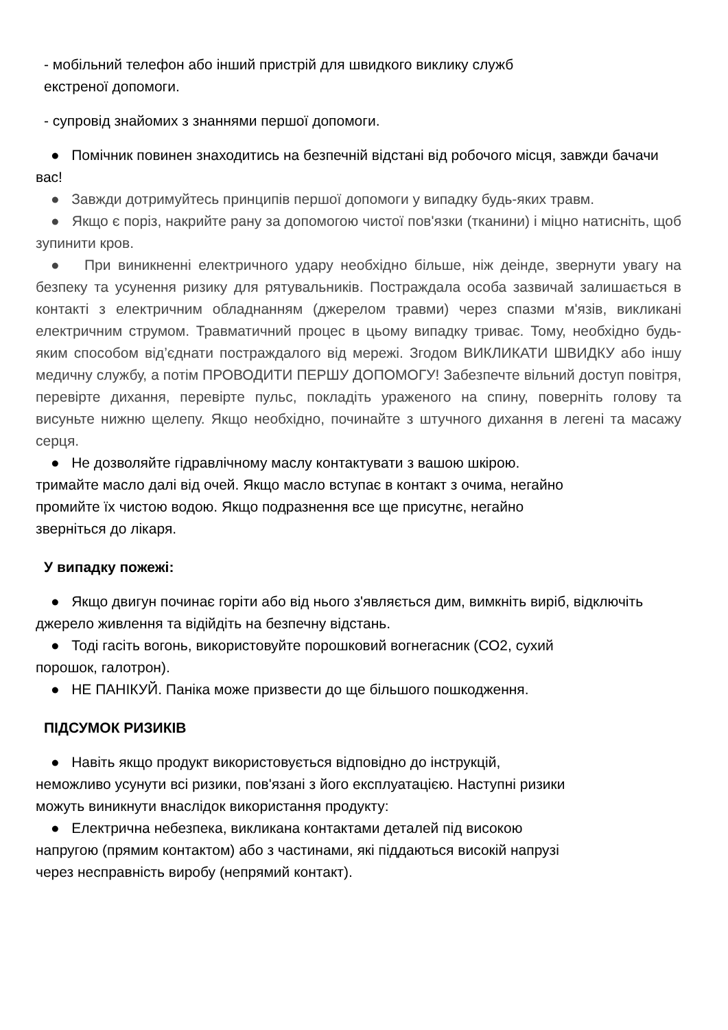- мобільний телефон або інший пристрій для швидкого виклику служб
екстреної допомоги.
- супровід знайомих з знаннями першої допомоги.
● Помічник повинен знаходитись на безпечній відстані від робочого місця, завжди бачачи вас!
● Завжди дотримуйтесь принципів першої допомоги у випадку будь-яких травм.
● Якщо є поріз, накрийте рану за допомогою чистої пов'язки (тканини) і міцно натисніть, щоб зупинити кров.
● При виникненні електричного удару необхідно більше, ніж деінде, звернути увагу на безпеку та усунення ризику для рятувальників. Постраждала особа зазвичай залишається в контакті з електричним обладнанням (джерелом травми) через спазми м'язів, викликані електричним струмом. Травматичний процес в цьому випадку триває. Тому, необхідно будь-яким способом від’єднати постраждалого від мережі. Згодом ВИКЛИКАТИ ШВИДКУ або іншу медичну службу, а потім ПРОВОДИТИ ПЕРШУ ДОПОМОГУ! Забезпечте вільний доступ повітря, перевірте дихання, перевірте пульс, покладіть ураженого на спину, поверніть голову та висуньте нижню щелепу. Якщо необхідно, починайте з штучного дихання в легені та масажу серця.
● Не дозволяйте гідравлічному маслу контактувати з вашою шкірою.
тримайте масло далі від очей. Якщо масло вступає в контакт з очима, негайно
промийте їх чистою водою. Якщо подразнення все ще присутнє, негайно
зверніться до лікаря.
У випадку пожежі:
● Якщо двигун починає горіти або від нього з'являється дим, вимкніть виріб, відключіть джерело живлення та відійдіть на безпечну відстань.
● Тоді гасіть вогонь, використовуйте порошковий вогнегасник (СО2, сухий
порошок, галотрон).
● НЕ ПАНІКУЙ. Паніка може призвести до ще більшого пошкодження.
ПІДСУМОК РИЗИКІВ
● Навіть якщо продукт використовується відповідно до інструкцій,
неможливо усунути всі ризики, пов'язані з його експлуатацією. Наступні ризики
можуть виникнути внаслідок використання продукту:
● Електрична небезпека, викликана контактами деталей під високою
напругою (прямим контактом) або з частинами, які піддаються високій напрузі
через несправність виробу (непрямий контакт).